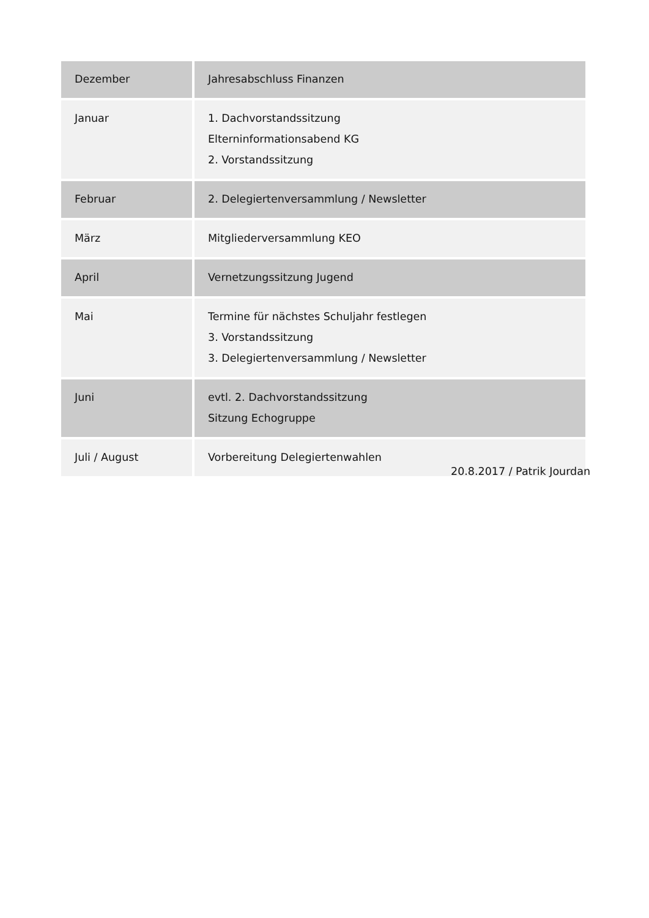| Dezember | Jahresabschluss Finanzen |
| Januar | 1. Dachvorstandssitzung Elterninformationsabend KG 2. Vorstandssitzung |
| Februar | 2. Delegiertenversammlung / Newsletter |
| März | Mitgliederversammlung KEO |
| April | Vernetzungssitzung Jugend |
| Mai | Termine für nächstes Schuljahr festlegen 3. Vorstandssitzung 3. Delegiertenversammlung / Newsletter |
| Juni | evtl. 2. Dachvorstandssitzung Sitzung Echogruppe |
| Juli / August | Vorbereitung Delegiertenwahlen |
20.8.2017 / Patrik Jourdan